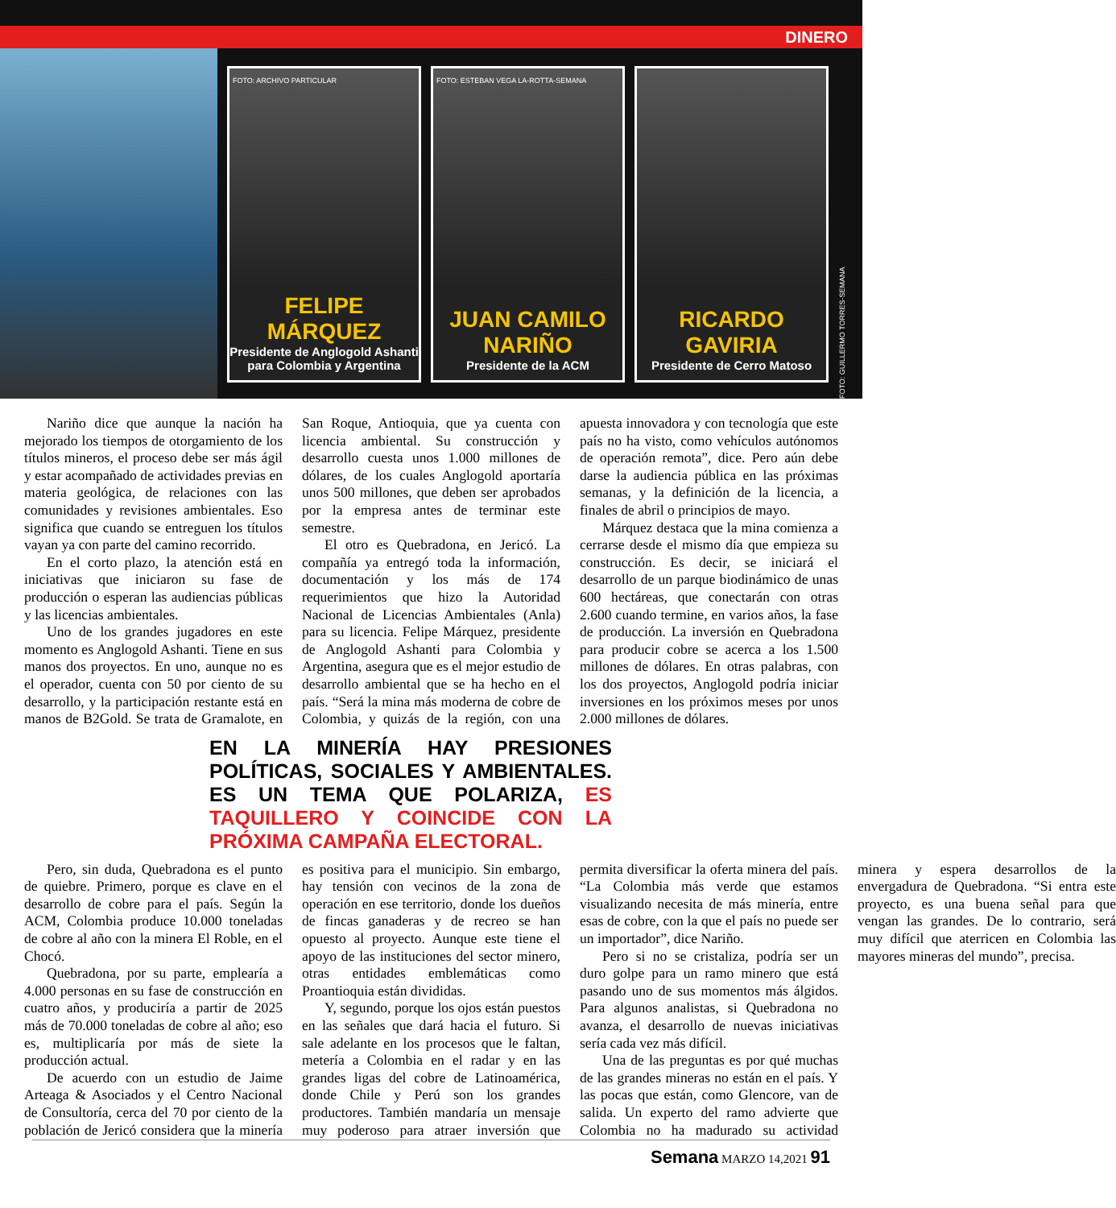DINERO
FOTO: ARCHIVO PARTICULAR FELIPE MÁRQUEZ
Presidente de Anglogold Ashanti para Colombia y Argentina
FOTO: ESTEBAN VEGA LA-ROTTA-SEMANA JUAN CAMILO NARIÑO
Presidente de la ACM
RICARDO GAVIRIA
Presidente de Cerro Matoso
FOTO: GUILLERMO TORRES-SEMANA
Nariño dice que aunque la nación ha mejorado los tiempos de otorgamiento de los títulos mineros, el proceso debe ser más ágil y estar acompañado de actividades previas en materia geológica, de relaciones con las comunidades y revisiones ambientales. Eso significa que cuando se entreguen los títulos vayan ya con parte del camino recorrido.
En el corto plazo, la atención está en iniciativas que iniciaron su fase de producción o esperan las audiencias públicas y las licencias ambientales.
Uno de los grandes jugadores en este momento es Anglogold Ashanti. Tiene en sus manos dos proyectos. En uno, aunque no es el operador, cuenta con 50 por ciento de su desarrollo, y la participación restante está en manos de B2Gold. Se trata de Gramalote, en San Roque, Antioquia, que ya cuenta con licencia ambiental. Su construcción y desarrollo cuesta unos 1.000 millones de dólares, de los cuales Anglogold aportaría unos 500 millones, que deben ser aprobados por la empresa antes de terminar este semestre.
El otro es Quebradona, en Jericó. La compañía ya entregó toda la información, documentación y los más de 174 requerimientos que hizo la Autoridad Nacional de Licencias Ambientales (Anla) para su licencia. Felipe Márquez, presidente de Anglogold Ashanti para Colombia y Argentina, asegura que es el mejor estudio de desarrollo ambiental que se ha hecho en el país. “Será la mina más moderna de cobre de Colombia, y quizás de la región, con una apuesta innovadora y con tecnología que este país no ha visto, como vehículos autónomos de operación remota”, dice. Pero aún debe darse la audiencia pública en las próximas semanas, y la definición de la licencia, a finales de abril o principios de mayo.
Márquez destaca que la mina comienza a cerrarse desde el mismo día que empieza su construcción. Es decir, se iniciará el desarrollo de un parque biodinámico de unas 600 hectáreas, que conectarán con otras 2.600 cuando termine, en varios años, la fase de producción. La inversión en Quebradona para producir cobre se acerca a los 1.500 millones de dólares. En otras palabras, con los dos proyectos, Anglogold podría iniciar inversiones en los próximos meses por unos 2.000 millones de dólares.
EN LA MINERÍA HAY PRESIONES POLÍTICAS, SOCIALES Y AMBIENTALES. ES UN TEMA QUE POLARIZA, ES TAQUILLERO Y COINCIDE CON LA PRÓXIMA CAMPAÑA ELECTORAL.
Pero, sin duda, Quebradona es el punto de quiebre. Primero, porque es clave en el desarrollo de cobre para el país. Según la ACM, Colombia produce 10.000 toneladas de cobre al año con la minera El Roble, en el Chocó.
Quebradona, por su parte, emplearía a 4.000 personas en su fase de construcción en cuatro años, y produciría a partir de 2025 más de 70.000 toneladas de cobre al año; eso es, multiplicaría por más de siete la producción actual.
De acuerdo con un estudio de Jaime Arteaga & Asociados y el Centro Nacional de Consultoría, cerca del 70 por ciento de la población de Jericó considera que la minería es positiva para el municipio. Sin embargo, hay tensión con vecinos de la zona de operación en ese territorio, donde los dueños de fincas ganaderas y de recreo se han opuesto al proyecto. Aunque este tiene el apoyo de las instituciones del sector minero, otras entidades emblemáticas como Proantioquia están divididas.
Y, segundo, porque los ojos están puestos en las señales que dará hacia el futuro. Si sale adelante en los procesos que le faltan, metería a Colombia en el radar y en las grandes ligas del cobre de Latinoamérica, donde Chile y Perú son los grandes productores. También mandaría un mensaje muy poderoso para atraer inversión que permita diversificar la oferta minera del país. “La Colombia más verde que estamos visualizando necesita de más minería, entre esas de cobre, con la que el país no puede ser un importador”, dice Nariño.
Pero si no se cristaliza, podría ser un duro golpe para un ramo minero que está pasando uno de sus momentos más álgidos. Para algunos analistas, si Quebradona no avanza, el desarrollo de nuevas iniciativas sería cada vez más difícil.
Una de las preguntas es por qué muchas de las grandes mineras no están en el país. Y las pocas que están, como Glencore, van de salida. Un experto del ramo advierte que Colombia no ha madurado su actividad minera y espera desarrollos de la envergadura de Quebradona. “Si entra este proyecto, es una buena señal para que vengan las grandes. De lo contrario, será muy difícil que aterricen en Colombia las mayores mineras del mundo”, precisa.
Semana MARZO 14,2021 91